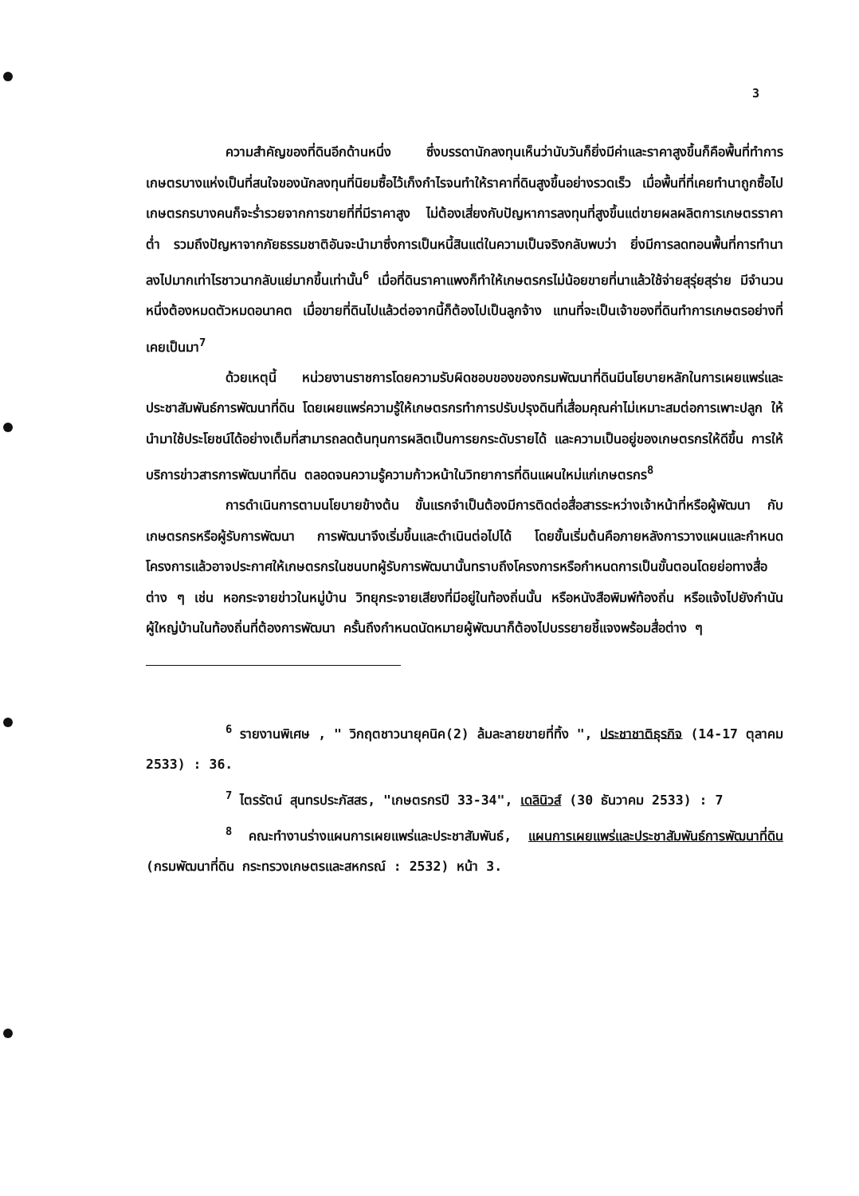3
ความสำคัญของที่ดินอีกด้านหนึ่ง ซึ่งบรรดานักลงทุนเห็นว่านับวันก็ยิ่งมีค่าและราคาสูงขึ้นก็คือพื้นที่ทำการเกษตรบางแห่งเป็นที่สนใจของนักลงทุนที่นิยมซื้อไว้เก็งกำไรจนทำให้ราคาที่ดินสูงขึ้นอย่างรวดเร็ว เมื่อพื้นที่ที่เคยทำนาถูกซื้อไปเกษตรกรบางคนก็จะร่ำรวยจากการขายที่ที่มีราคาสูง ไม่ต้องเสี่ยงกับปัญหาการลงทุนที่สูงขึ้นแต่ขายผลผลิตการเกษตรราคาต่ำ รวมถึงปัญหาจากภัยธรรมชาติอันจะนำมาซึ่งการเป็นหนี้สินแต่ในความเป็นจริงกลับพบว่า ยิ่งมีการลดทอนพื้นที่การทำนาลงไปมากเท่าไรชาวนากลับแย่มากขึ้นเท่านั้น<sup>6</sup> เมื่อที่ดินราคาแพงก็ทำให้เกษตรกรไม่น้อยขายที่นาแล้วใช้จ่ายสุรุ่ยสุร่าย มีจำนวนหนึ่งต้องหมดตัวหมดอนาคต เมื่อขายที่ดินไปแล้วต่อจากนี้ก็ต้องไปเป็นลูกจ้าง แทนที่จะเป็นเจ้าของที่ดินทำการเกษตรอย่างที่เคยเป็นมา<sup>7</sup>
ด้วยเหตุนี้ หน่วยงานราชการโดยความรับผิดชอบของของกรมพัฒนาที่ดินมีนโยบายหลักในการเผยแพร่และประชาสัมพันธ์การพัฒนาที่ดิน โดยเผยแพร่ความรู้ให้เกษตรกรทำการปรับปรุงดินที่เสื่อมคุณค่าไม่เหมาะสมต่อการเพาะปลูก ให้นำมาใช้ประโยชน์ได้อย่างเต็มที่สามารถลดต้นทุนการผลิตเป็นการยกระดับรายได้ และความเป็นอยู่ของเกษตรกรให้ดีขึ้น การให้บริการข่าวสารการพัฒนาที่ดิน ตลอดจนความรู้ความก้าวหน้าในวิทยาการที่ดินแผนใหม่แก่เกษตรกร<sup>8</sup>
การดำเนินการตามนโยบายข้างต้น ขั้นแรกจำเป็นต้องมีการติดต่อสื่อสารระหว่างเจ้าหน้าที่หรือผู้พัฒนา กับเกษตรกรหรือผู้รับการพัฒนา การพัฒนาจึงเริ่มขึ้นและดำเนินต่อไปได้ โดยขั้นเริ่มต้นคือภายหลังการวางแผนและกำหนดโครงการแล้วอาจประกาศให้เกษตรกรในชนบทผู้รับการพัฒนานั้นทราบถึงโครงการหรือกำหนดการเป็นขั้นตอนโดยย่อทางสื่อต่าง ๆ เช่น หอกระจายข่าวในหมู่บ้าน วิทยุกระจายเสียงที่มีอยู่ในท้องถิ่นนั้น หรือหนังสือพิมพ์ท้องถิ่น หรือแจ้งไปยังกำนัน ผู้ใหญ่บ้านในท้องถิ่นที่ต้องการพัฒนา ครั้นถึงกำหนดนัดหมายผู้พัฒนาก็ต้องไปบรรยายชี้แจงพร้อมสื่อต่าง ๆ
<sup>6</sup> รายงานพิเศษ , " วิกฤตชาวนายุคนิค(2) ล้มละลายขายที่ทิ้ง ", ประชาชาติธุรกิจ (14-17 ตุลาคม 2533) : 36.
<sup>7</sup> ไตรรัตน์ สุนทรประภัสสร, "เกษตรกรปี 33-34", เดลินิวส์ (30 ธันวาคม 2533) : 7
<sup>8</sup> คณะทำงานร่างแผนการเผยแพร่และประชาสัมพันธ์, แผนการเผยแพร่และประชาสัมพันธ์การพัฒนาที่ดิน (กรมพัฒนาที่ดิน กระทรวงเกษตรและสหกรณ์ : 2532) หน้า 3.